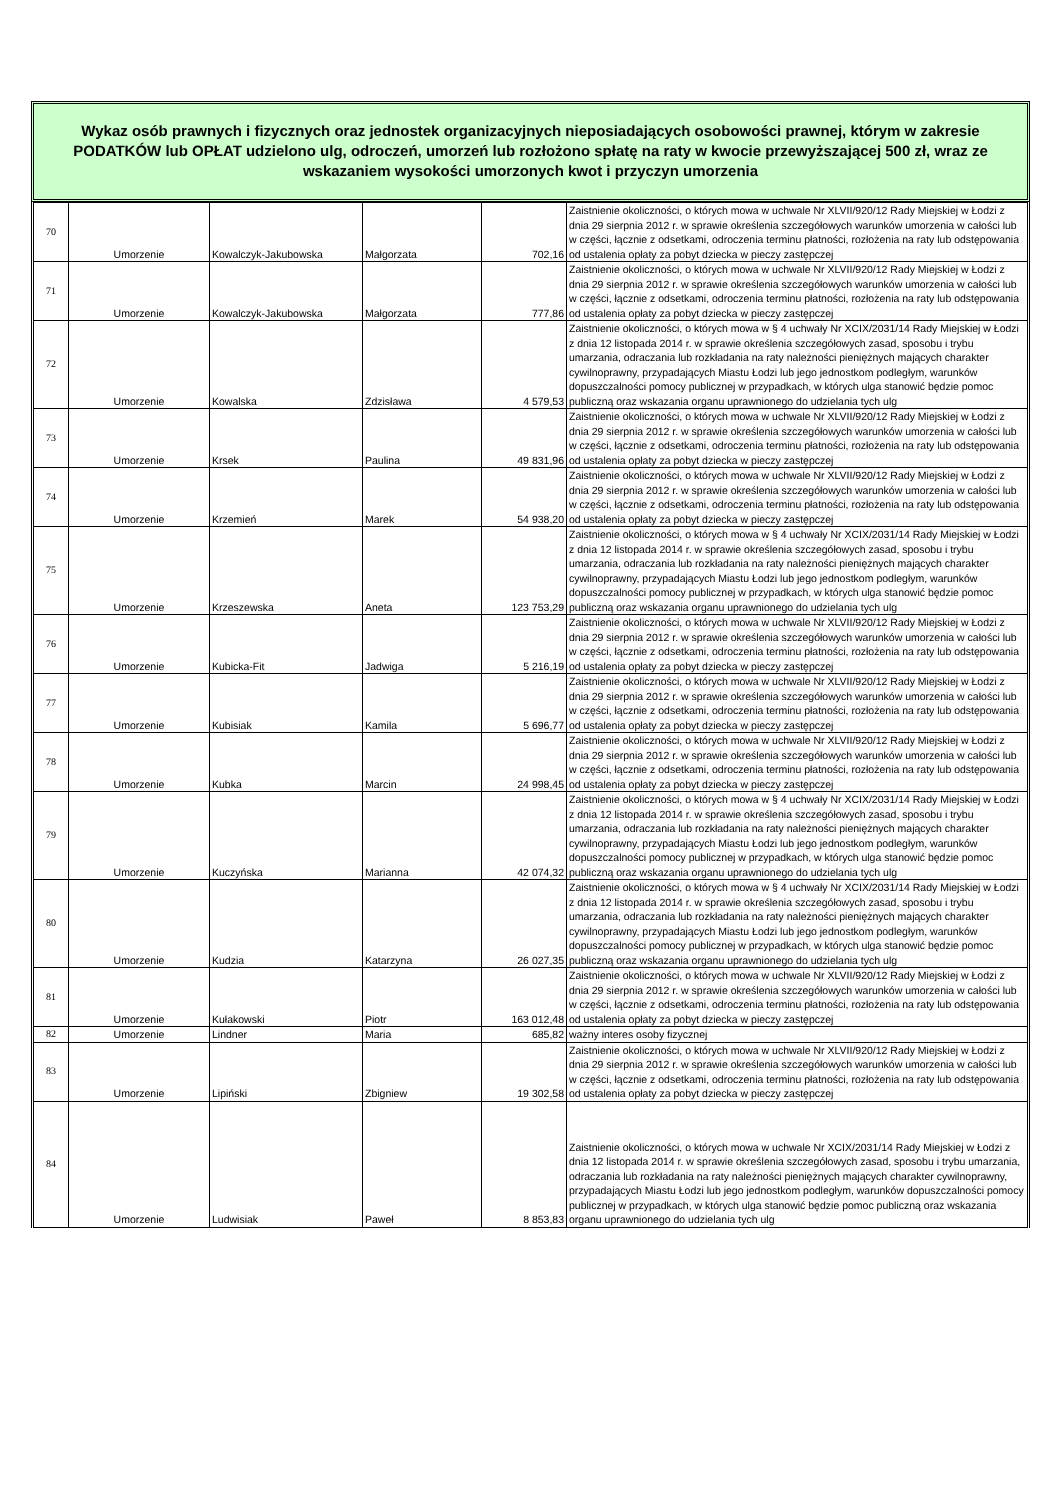Wykaz osób prawnych i fizycznych oraz jednostek organizacyjnych nieposiadających osobowości prawnej, którym w zakresie PODATKÓW lub OPŁAT udzielono ulg, odroczeń, umorzeń lub rozłożono spłatę na raty w kwocie przewyższającej 500 zł, wraz ze wskazaniem wysokości umorzonych kwot i przyczyn umorzenia
| 70 | Umorzenie | Kowalczyk-Jakubowska | Małgorzata | 702,16 | Zaistnienie okoliczności, o których mowa w uchwale Nr XLVII/920/12 Rady Miejskiej w Łodzi z dnia 29 sierpnia 2012 r. w sprawie określenia szczegółowych warunków umorzenia w całości lub w części, łącznie z odsetkami, odroczenia terminu płatności, rozłożenia na raty lub odstępowania od ustalenia opłaty za pobyt dziecka w pieczy zastępczej |
| 71 | Umorzenie | Kowalczyk-Jakubowska | Małgorzata | 777,86 | Zaistnienie okoliczności, o których mowa w uchwale Nr XLVII/920/12 Rady Miejskiej w Łodzi z dnia 29 sierpnia 2012 r. w sprawie określenia szczegółowych warunków umorzenia w całości lub w części, łącznie z odsetkami, odroczenia terminu płatności, rozłożenia na raty lub odstępowania od ustalenia opłaty za pobyt dziecka w pieczy zastępczej |
| 72 | Umorzenie | Kowalska | Zdzisława | 4 579,53 | Zaistnienie okoliczności, o których mowa w § 4 uchwały Nr XCIX/2031/14 Rady Miejskiej w Łodzi z dnia 12 listopada 2014 r. w sprawie określenia szczegółowych zasad, sposobu i trybu umarzania, odraczania lub rozkładania na raty należności pieniężnych mających charakter cywilnoprawny, przypadających Miastu Łodzi lub jego jednostkom podległym, warunków dopuszczalności pomocy publicznej w przypadkach, w których ulga stanowić będzie pomoc publiczną oraz wskazania organu uprawnionego do udzielania tych ulg |
| 73 | Umorzenie | Krsek | Paulina | 49 831,96 | Zaistnienie okoliczności, o których mowa w uchwale Nr XLVII/920/12 Rady Miejskiej w Łodzi z dnia 29 sierpnia 2012 r. w sprawie określenia szczegółowych warunków umorzenia w całości lub w części, łącznie z odsetkami, odroczenia terminu płatności, rozłożenia na raty lub odstępowania od ustalenia opłaty za pobyt dziecka w pieczy zastępczej |
| 74 | Umorzenie | Krzemień | Marek | 54 938,20 | Zaistnienie okoliczności, o których mowa w uchwale Nr XLVII/920/12 Rady Miejskiej w Łodzi z dnia 29 sierpnia 2012 r. w sprawie określenia szczegółowych warunków umorzenia w całości lub w części, łącznie z odsetkami, odroczenia terminu płatności, rozłożenia na raty lub odstępowania od ustalenia opłaty za pobyt dziecka w pieczy zastępczej |
| 75 | Umorzenie | Krzeszewska | Aneta | 123 753,29 | Zaistnienie okoliczności, o których mowa w § 4 uchwały Nr XCIX/2031/14 Rady Miejskiej w Łodzi z dnia 12 listopada 2014 r. w sprawie określenia szczegółowych zasad, sposobu i trybu umarzania, odraczania lub rozkładania na raty należności pieniężnych mających charakter cywilnoprawny, przypadających Miastu Łodzi lub jego jednostkom podległym, warunków dopuszczalności pomocy publicznej w przypadkach, w których ulga stanowić będzie pomoc publiczną oraz wskazania organu uprawnionego do udzielania tych ulg |
| 76 | Umorzenie | Kubicka-Fit | Jadwiga | 5 216,19 | Zaistnienie okoliczności, o których mowa w uchwale Nr XLVII/920/12 Rady Miejskiej w Łodzi z dnia 29 sierpnia 2012 r. w sprawie określenia szczegółowych warunków umorzenia w całości lub w części, łącznie z odsetkami, odroczenia terminu płatności, rozłożenia na raty lub odstępowania od ustalenia opłaty za pobyt dziecka w pieczy zastępczej |
| 77 | Umorzenie | Kubisiak | Kamila | 5 696,77 | Zaistnienie okoliczności, o których mowa w uchwale Nr XLVII/920/12 Rady Miejskiej w Łodzi z dnia 29 sierpnia 2012 r. w sprawie określenia szczegółowych warunków umorzenia w całości lub w części, łącznie z odsetkami, odroczenia terminu płatności, rozłożenia na raty lub odstępowania od ustalenia opłaty za pobyt dziecka w pieczy zastępczej |
| 78 | Umorzenie | Kubka | Marcin | 24 998,45 | Zaistnienie okoliczności, o których mowa w uchwale Nr XLVII/920/12 Rady Miejskiej w Łodzi z dnia 29 sierpnia 2012 r. w sprawie określenia szczegółowych warunków umorzenia w całości lub w części, łącznie z odsetkami, odroczenia terminu płatności, rozłożenia na raty lub odstępowania od ustalenia opłaty za pobyt dziecka w pieczy zastępczej |
| 79 | Umorzenie | Kuczyńska | Marianna | 42 074,32 | Zaistnienie okoliczności, o których mowa w § 4 uchwały Nr XCIX/2031/14 Rady Miejskiej w Łodzi z dnia 12 listopada 2014 r. w sprawie określenia szczegółowych zasad, sposobu i trybu umarzania, odraczania lub rozkładania na raty należności pieniężnych mających charakter cywilnoprawny, przypadających Miastu Łodzi lub jego jednostkom podległym, warunków dopuszczalności pomocy publicznej w przypadkach, w których ulga stanowić będzie pomoc publiczną oraz wskazania organu uprawnionego do udzielania tych ulg |
| 80 | Umorzenie | Kudzia | Katarzyna | 26 027,35 | Zaistnienie okoliczności, o których mowa w § 4 uchwały Nr XCIX/2031/14 Rady Miejskiej w Łodzi z dnia 12 listopada 2014 r. w sprawie określenia szczegółowych zasad, sposobu i trybu umarzania, odraczania lub rozkładania na raty należności pieniężnych mających charakter cywilnoprawny, przypadających Miastu Łodzi lub jego jednostkom podległym, warunków dopuszczalności pomocy publicznej w przypadkach, w których ulga stanowić będzie pomoc publiczną oraz wskazania organu uprawnionego do udzielania tych ulg |
| 81 | Umorzenie | Kułakowski | Piotr | 163 012,48 | Zaistnienie okoliczności, o których mowa w uchwale Nr XLVII/920/12 Rady Miejskiej w Łodzi z dnia 29 sierpnia 2012 r. w sprawie określenia szczegółowych warunków umorzenia w całości lub w części, łącznie z odsetkami, odroczenia terminu płatności, rozłożenia na raty lub odstępowania od ustalenia opłaty za pobyt dziecka w pieczy zastępczej |
| 82 | Umorzenie | Lindner | Maria | 685,82 | ważny interes osoby fizycznej |
| 83 | Umorzenie | Lipiński | Zbigniew | 19 302,58 | Zaistnienie okoliczności, o których mowa w uchwale Nr XLVII/920/12 Rady Miejskiej w Łodzi z dnia 29 sierpnia 2012 r. w sprawie określenia szczegółowych warunków umorzenia w całości lub w części, łącznie z odsetkami, odroczenia terminu płatności, rozłożenia na raty lub odstępowania od ustalenia opłaty za pobyt dziecka w pieczy zastępczej |
| 84 | Umorzenie | Ludwisiak | Paweł | 8 853,83 | Zaistnienie okoliczności, o których mowa w uchwale Nr XCIX/2031/14 Rady Miejskiej w Łodzi z dnia 12 listopada 2014 r. w sprawie określenia szczegółowych zasad, sposobu i trybu umarzania, odraczania lub rozkładania na raty należności pieniężnych mających charakter cywilnoprawny, przypadających Miastu Łodzi lub jego jednostkom podległym, warunków dopuszczalności pomocy publicznej w przypadkach, w których ulga stanowić będzie pomoc publiczną oraz wskazania organu uprawnionego do udzielania tych ulg |